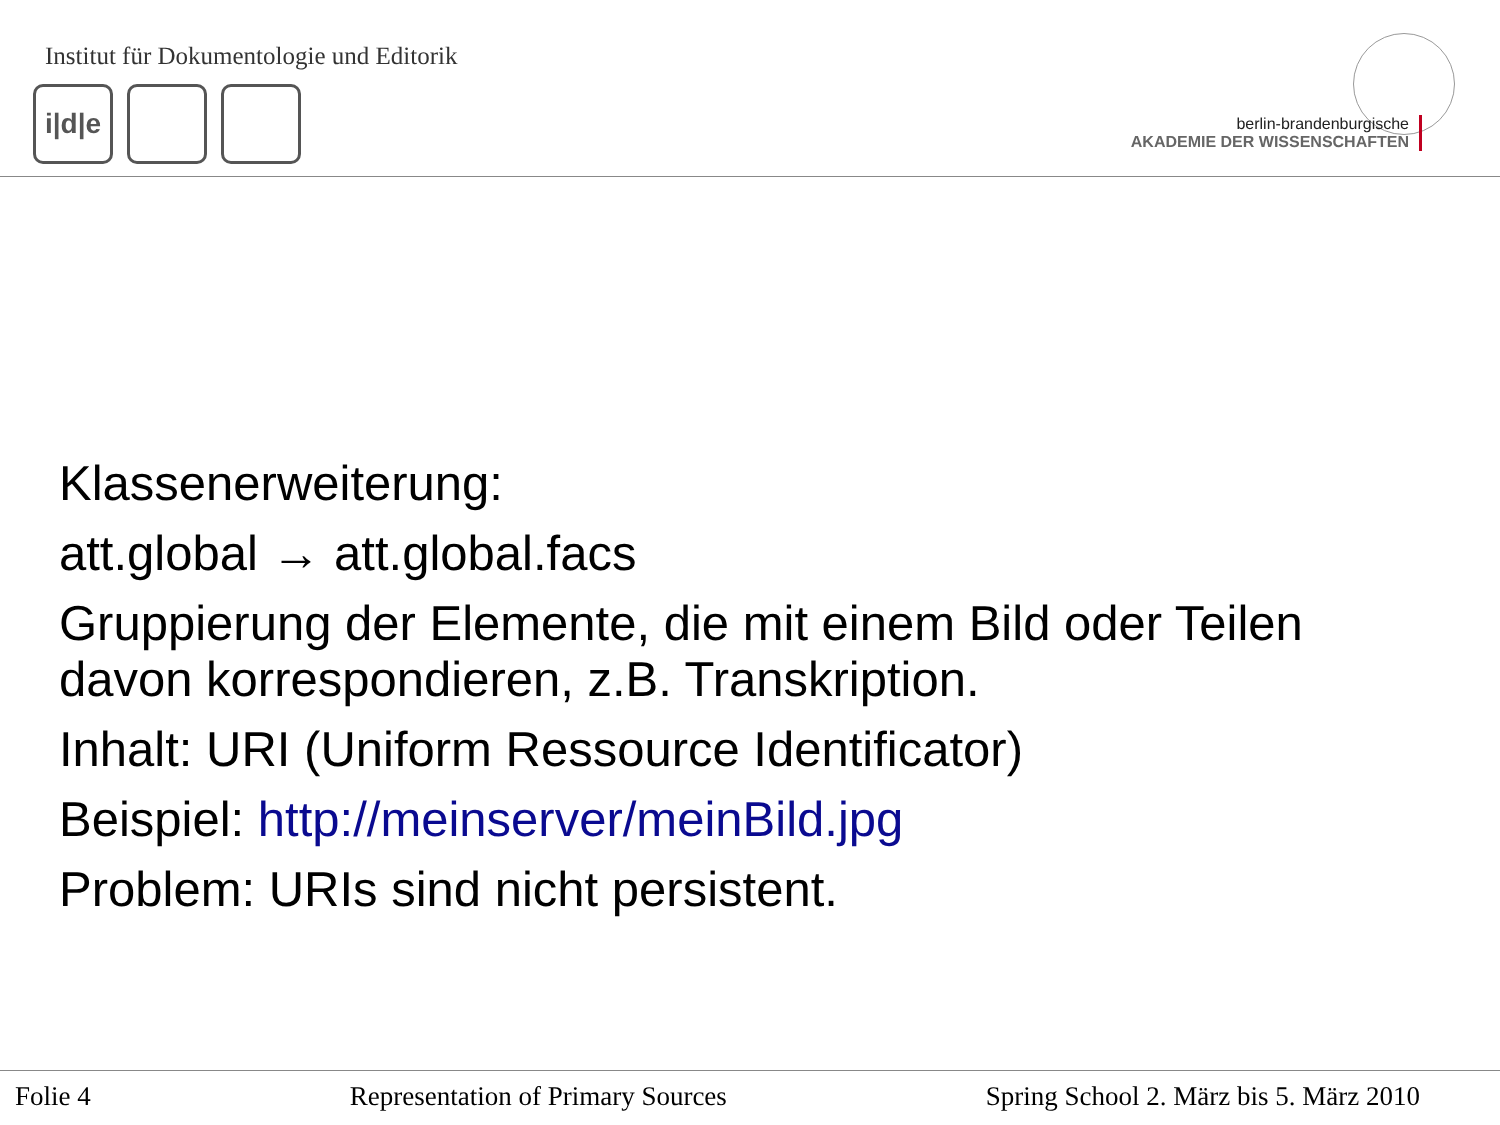Institut für Dokumentologie und Editorik
i|d|e
berlin-brandenburgische
AKADEMIE DER WISSENSCHAFTEN
Klassenerweiterung:
att.global → att.global.facs
Gruppierung der Elemente, die mit einem Bild oder Teilen
davon korrespondieren, z.B. Transkription.
Inhalt: URI (Uniform Ressource Identificator)
Beispiel: http://meinserver/meinBild.jpg
Problem: URIs sind nicht persistent.
Folie 4 Representation of Primary Sources Spring School 2. März bis 5. März 2010